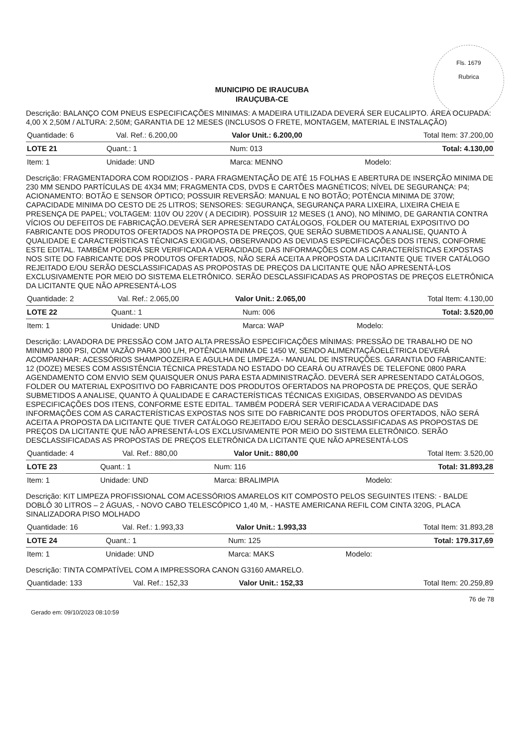Fls. 1679
Rubrica
MUNICIPIO DE IRAUCUBA
IRAUÇUBA-CE
Descrição: BALANÇO COM PNEUS ESPECIFICAÇÕES MINIMAS: A MADEIRA UTILIZADA DEVERÁ SER EUCALIPTO. ÁREA OCUPADA: 4,00 X 2,50M / ALTURA: 2,50M; GARANTIA DE 12 MESES (INCLUSOS O FRETE, MONTAGEM, MATERIAL E INSTALAÇÃO)
| Quantidade: 6 | Val. Ref.: 6.200,00 | Valor Unit.: 6.200,00 | Total Item: 37.200,00 |
| LOTE 21 | Quant.: 1 | Num: 013 | Total: 4.130,00 |
| Item: 1 | Unidade: UND | Marca: MENNO | Modelo: |
Descrição: FRAGMENTADORA COM RODIZIOS - PARA FRAGMENTAÇÃO DE ATÉ 15 FOLHAS E ABERTURA DE INSERÇÃO MINIMA DE 230 MM SENDO PARTÍCULAS DE 4X34 MM; FRAGMENTA CDS, DVDS E CARTÕES MAGNÉTICOS; NÍVEL DE SEGURANÇA: P4; ACIONAMENTO: BOTÃO E SENSOR ÓPTICO; POSSUIR REVERSÃO: MANUAL E NO BOTÃO; POTÊNCIA MINIMA DE 370W; CAPACIDADE MINIMA DO CESTO DE 25 LITROS; SENSORES: SEGURANÇA, SEGURANÇA PARA LIXEIRA, LIXEIRA CHEIA E PRESENÇA DE PAPEL; VOLTAGEM: 110V OU 220V ( A DECIDIR). POSSUIR 12 MESES (1 ANO), NO MÍNIMO, DE GARANTIA CONTRA VÍCIOS OU DEFEITOS DE FABRICAÇÃO.DEVERÁ SER APRESENTADO CATÁLOGOS, FOLDER OU MATERIAL EXPOSITIVO DO FABRICANTE DOS PRODUTOS OFERTADOS NA PROPOSTA DE PREÇOS, QUE SERÃO SUBMETIDOS A ANALISE, QUANTO À QUALIDADE E CARACTERÍSTICAS TÉCNICAS EXIGIDAS, OBSERVANDO AS DEVIDAS ESPECIFICAÇÕES DOS ITENS, CONFORME ESTE EDITAL. TAMBÉM PODERÁ SER VERIFICADA A VERACIDADE DAS INFORMAÇÕES COM AS CARACTERÍSTICAS EXPOSTAS NOS SITE DO FABRICANTE DOS PRODUTOS OFERTADOS, NÃO SERÁ ACEITA A PROPOSTA DA LICITANTE QUE TIVER CATÁLOGO REJEITADO E/OU SERÃO DESCLASSIFICADAS AS PROPOSTAS DE PREÇOS DA LICITANTE QUE NÃO APRESENTÁ-LOS EXCLUSIVAMENTE POR MEIO DO SISTEMA ELETRÔNICO. SERÃO DESCLASSIFICADAS AS PROPOSTAS DE PREÇOS ELETRÔNICA DA LICITANTE QUE NÃO APRESENTÁ-LOS
| Quantidade: 2 | Val. Ref.: 2.065,00 | Valor Unit.: 2.065,00 | Total Item: 4.130,00 |
| LOTE 22 | Quant.: 1 | Num: 006 | Total: 3.520,00 |
| Item: 1 | Unidade: UND | Marca: WAP | Modelo: |
Descrição: LAVADORA DE PRESSÃO COM JATO ALTA PRESSÃO ESPECIFICAÇÕES MÍNIMAS: PRESSÃO DE TRABALHO DE NO MINIMO 1800 PSI, COM VAZÃO PARA 300 L/H, POTÊNCIA MINIMA DE 1450 W, SENDO ALIMENTAÇÃOELÉTRICA DEVERÁ ACOMPANHAR: ACESSÓRIOS SHAMPOOZEIRA E AGULHA DE LIMPEZA - MANUAL DE INSTRUÇÕES. GARANTIA DO FABRICANTE: 12 (DOZE) MESES COM ASSISTÊNCIA TÉCNICA PRESTADA NO ESTADO DO CEARÁ OU ATRAVÉS DE TELEFONE 0800 PARA AGENDAMENTO COM ENVIO SEM QUAISQUER ONUS PARA ESTA ADMINISTRAÇÃO. DEVERÁ SER APRESENTADO CATÁLOGOS, FOLDER OU MATERIAL EXPOSITIVO DO FABRICANTE DOS PRODUTOS OFERTADOS NA PROPOSTA DE PREÇOS, QUE SERÃO SUBMETIDOS A ANALISE, QUANTO À QUALIDADE E CARACTERÍSTICAS TÉCNICAS EXIGIDAS, OBSERVANDO AS DEVIDAS ESPECIFICAÇÕES DOS ITENS, CONFORME ESTE EDITAL. TAMBÉM PODERÁ SER VERIFICADA A VERACIDADE DAS INFORMAÇÕES COM AS CARACTERÍSTICAS EXPOSTAS NOS SITE DO FABRICANTE DOS PRODUTOS OFERTADOS, NÃO SERÁ ACEITA A PROPOSTA DA LICITANTE QUE TIVER CATÁLOGO REJEITADO E/OU SERÃO DESCLASSIFICADAS AS PROPOSTAS DE PREÇOS DA LICITANTE QUE NÃO APRESENTÁ-LOS EXCLUSIVAMENTE POR MEIO DO SISTEMA ELETRÔNICO. SERÃO DESCLASSIFICADAS AS PROPOSTAS DE PREÇOS ELETRÔNICA DA LICITANTE QUE NÃO APRESENTÁ-LOS
| Quantidade: 4 | Val. Ref.: 880,00 | Valor Unit.: 880,00 | Total Item: 3.520,00 |
| LOTE 23 | Quant.: 1 | Num: 116 | Total: 31.893,28 |
| Item: 1 | Unidade: UND | Marca: BRALIMPIA | Modelo: |
Descrição: KIT LIMPEZA PROFISSIONAL COM ACESSÓRIOS AMARELOS KIT COMPOSTO PELOS SEGUINTES ITENS: - BALDE DOBLÔ 30 LITROS – 2 ÁGUAS, - NOVO CABO TELESCÓPICO 1,40 M, - HASTE AMERICANA REFIL COM CINTA 320G, PLACA SINALIZADORA PISO MOLHADO
| Quantidade: 16 | Val. Ref.: 1.993,33 | Valor Unit.: 1.993,33 | Total Item: 31.893,28 |
| LOTE 24 | Quant.: 1 | Num: 125 | Total: 179.317,69 |
| Item: 1 | Unidade: UND | Marca: MAKS | Modelo: |
Descrição: TINTA COMPATÍVEL COM A IMPRESSORA CANON G3160 AMARELO.
| Quantidade: 133 | Val. Ref.: 152,33 | Valor Unit.: 152,33 | Total Item: 20.259,89 |
76 de 78
Gerado em: 09/10/2023 08:10:59